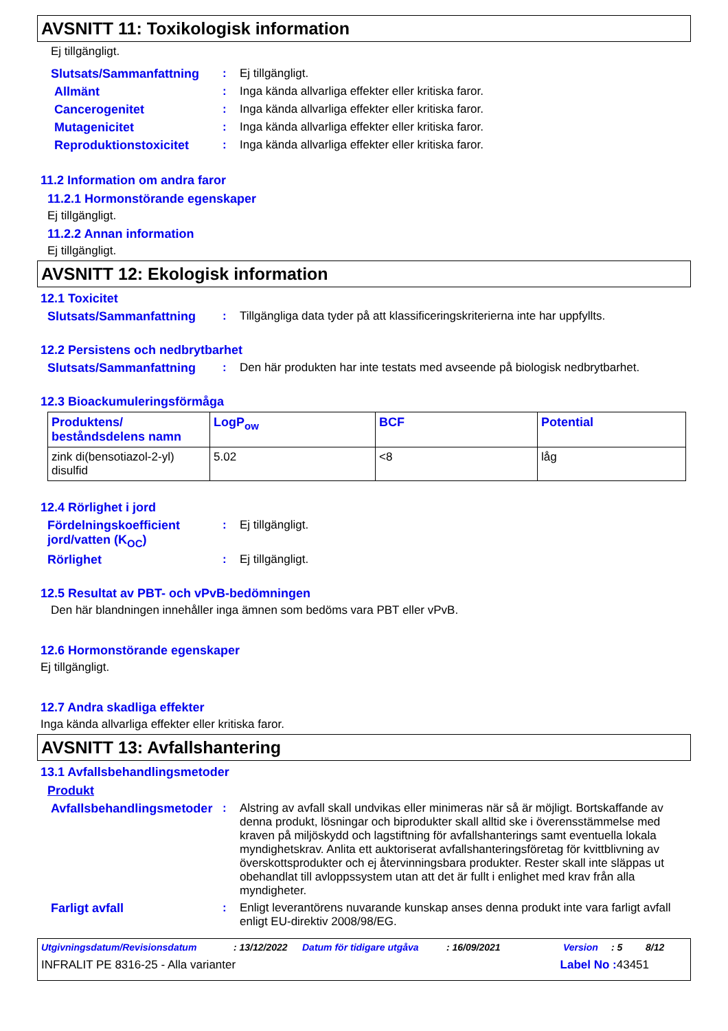AVSNITT 11: Toxikologisk information
Ej tillgängligt.
Slutsats/Sammanfattning : Ej tillgängligt.
Allmänt : Inga kända allvarliga effekter eller kritiska faror.
Cancerogenitet : Inga kända allvarliga effekter eller kritiska faror.
Mutagenicitet : Inga kända allvarliga effekter eller kritiska faror.
Reproduktionstoxicitet : Inga kända allvarliga effekter eller kritiska faror.
11.2 Information om andra faror
11.2.1 Hormonstörande egenskaper
Ej tillgängligt.
11.2.2 Annan information
Ej tillgängligt.
AVSNITT 12: Ekologisk information
12.1 Toxicitet
Slutsats/Sammanfattning : Tillgängliga data tyder på att klassificeringskriterierna inte har uppfyllts.
12.2 Persistens och nedbrytbarhet
Slutsats/Sammanfattning : Den här produkten har inte testats med avseende på biologisk nedbrytbarhet.
12.3 Bioackumuleringsförmåga
| Produktens/ beståndsdelens namn | LogP<sub>ow</sub> | BCF | Potential |
| --- | --- | --- | --- |
| zink di(bensotiazol-2-yl) disulfid | 5.02 | <8 | låg |
12.4 Rörlighet i jord
Fördelningskoefficient jord/vatten (K<sub>OC</sub>)
: Ej tillgängligt.
Rörlighet : Ej tillgängligt.
12.5 Resultat av PBT- och vPvB-bedömningen
Den här blandningen innehåller inga ämnen som bedöms vara PBT eller vPvB.
12.6 Hormonstörande egenskaper
Ej tillgängligt.
12.7 Andra skadliga effekter
Inga kända allvarliga effekter eller kritiska faror.
AVSNITT 13: Avfallshantering
13.1 Avfallsbehandlingsmetoder
Produkt
Avfallsbehandlingsmetoder
: Alstring av avfall skall undvikas eller minimeras när så är möjligt. Bortskaffande av denna produkt, lösningar och biprodukter skall alltid ske i överensstämmelse med kraven på miljöskydd och lagstiftning för avfallshanterings samt eventuella lokala myndighetskrav. Anlita ett auktoriserat avfallshanteringsföretag för kvittblivning av överskottsprodukter och ej återvinningsbara produkter. Rester skall inte släppas ut obehandlat till avloppssystem utan att det är fullt i enlighet med krav från alla myndigheter.
Farligt avfall : Enligt leverantörens nuvarande kunskap anses denna produkt inte vara farligt avfall enligt EU-direktiv 2008/98/EG.
Utgivningsdatum/Revisionsdatum: 13/12/2022 Datum för tidigare utgåva: 16/09/2021 Version: 5 8/12
INFRALIT PE 8316-25 - Alla varianter Label No : 43451